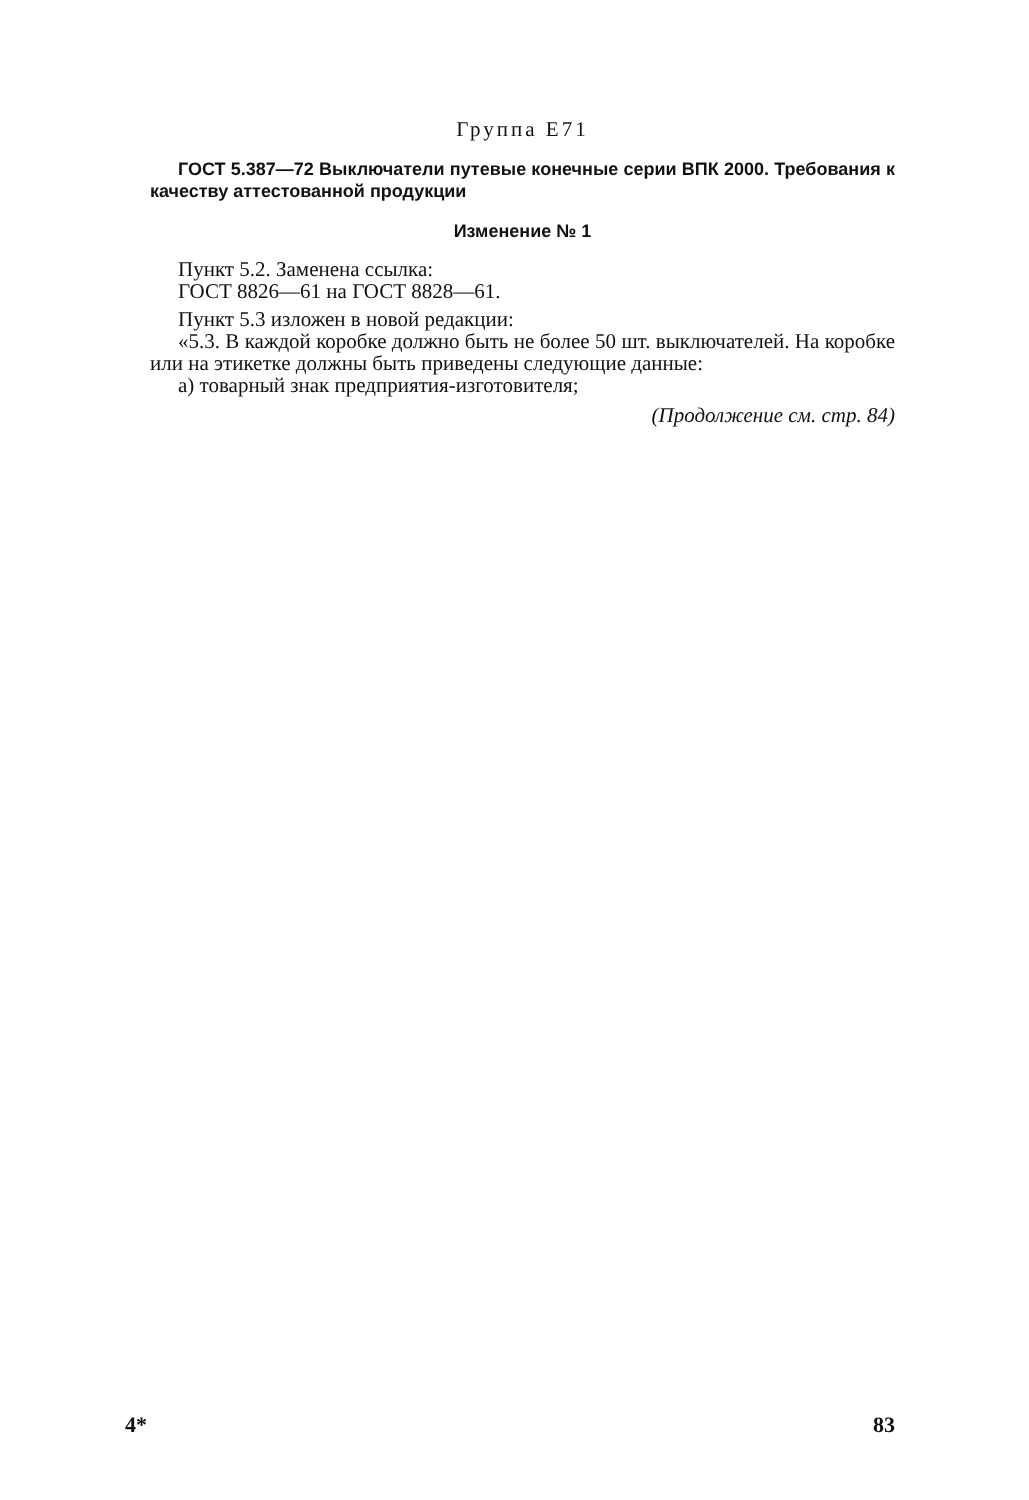Группа Е71
ГОСТ 5.387—72 Выключатели путевые конечные серии ВПК 2000. Требования к качеству аттестованной продукции
Изменение № 1
Пункт 5.2. Заменена ссылка:
ГОСТ 8826—61 на ГОСТ 8828—61.
Пункт 5.3 изложен в новой редакции:
«5.3. В каждой коробке должно быть не более 50 шт. выключателей. На коробке или на этикетке должны быть приведены следующие данные:
а) товарный знак предприятия-изготовителя;
(Продолжение см. стр. 84)
4* 83